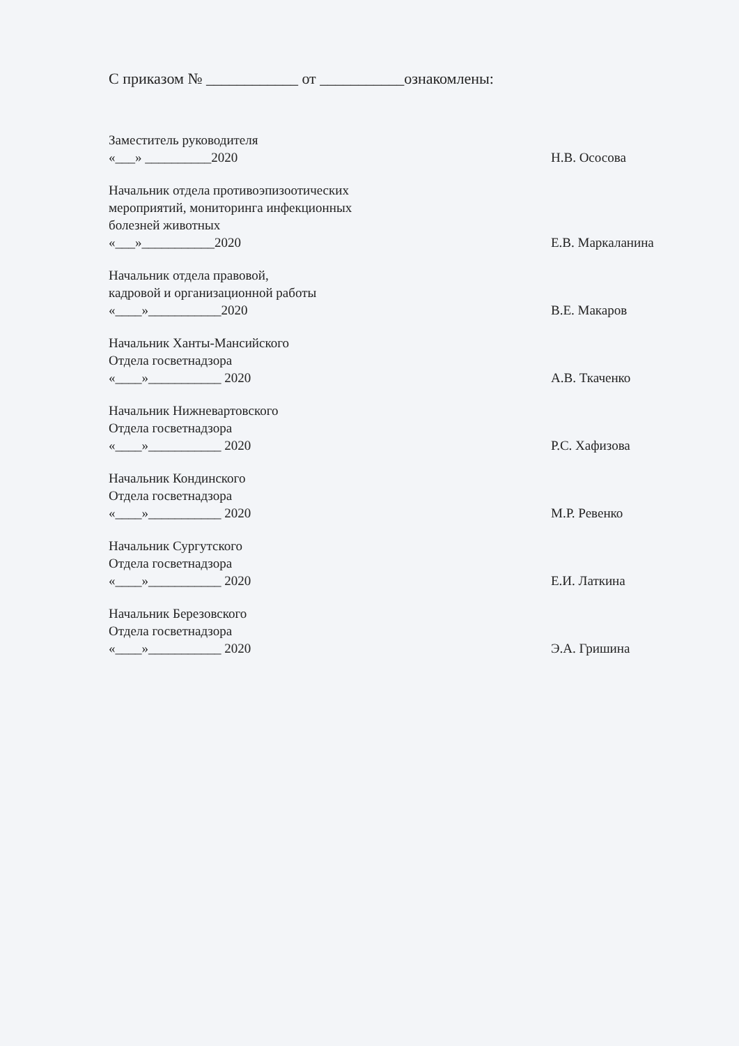С приказом № ____________ от ___________ознакомлены:
Заместитель руководителя
«___» __________2020
Н.В. Ососова
Начальник отдела противоэпизоотических
мероприятий, мониторинга инфекционных
болезней животных
«___»___________2020
Е.В. Маркаланина
Начальник отдела правовой,
кадровой и организационной работы
«____»___________2020
В.Е. Макаров
Начальник Ханты-Мансийского
Отдела госветнадзора
«____»___________ 2020
А.В. Ткаченко
Начальник Нижневартовского
Отдела госветнадзора
«____»___________ 2020
Р.С. Хафизова
Начальник Кондинского
Отдела госветнадзора
«____»___________ 2020
М.Р. Ревенко
Начальник Сургутского
Отдела госветнадзора
«____»___________ 2020
Е.И. Латкина
Начальник Березовского
Отдела госветнадзора
«____»___________ 2020
Э.А. Гришина